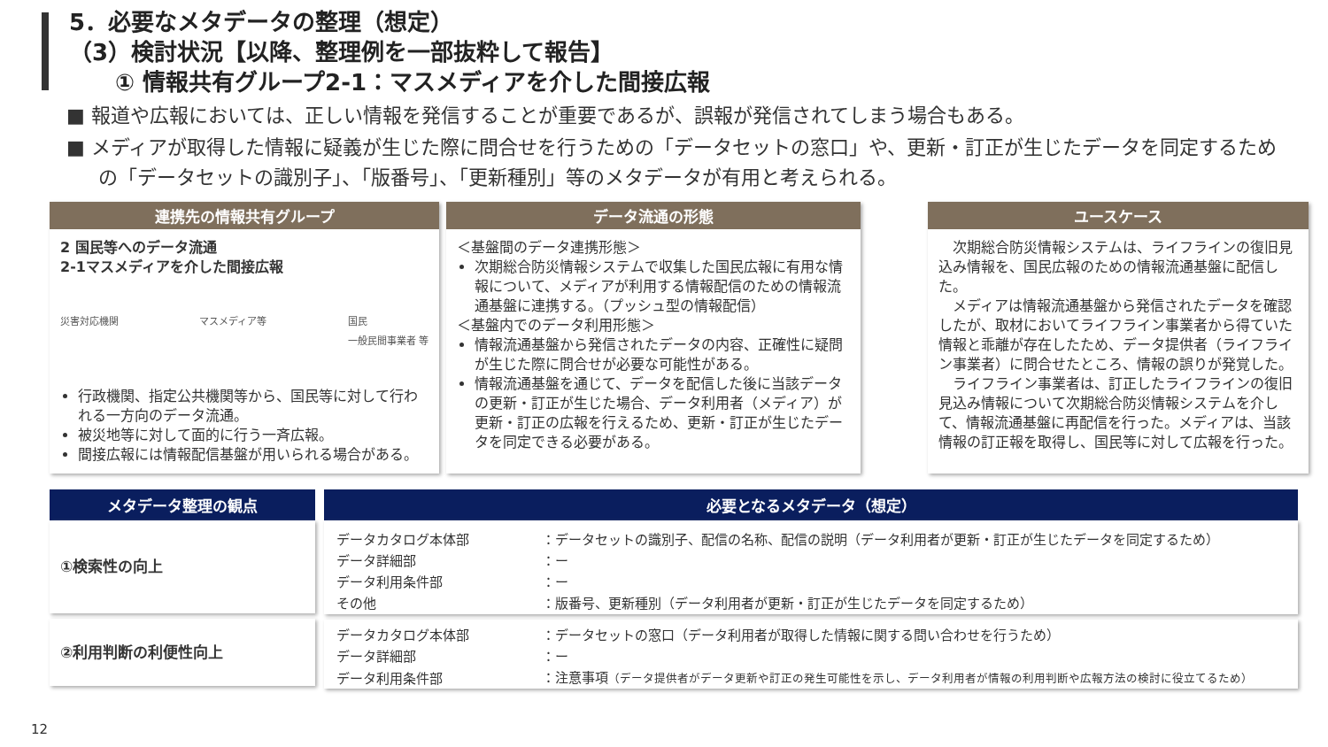5．必要なメタデータの整理（想定）
（3）検討状況【以降、整理例を一部抜粋して報告】
  ① 情報共有グループ2-1：マスメディアを介した間接広報
■ 報道や広報においては、正しい情報を発信することが重要であるが、誤報が発信されてしまう場合もある。
■ メディアが取得した情報に疑義が生じた際に問合せを行うための「データセットの窓口」や、更新・訂正が生じたデータを同定するための「データセットの識別子」、「版番号」、「更新種別」等のメタデータが有用と考えられる。
連携先の情報共有グループ
2 国民等へのデータ流通
2-1マスメディアを介した間接広報
災害対応機関 マスメディア等 国民
一般民間事業者 等
行政機関、指定公共機関等から、国民等に対して行われる一方向のデータ流通。
被災地等に対して面的に行う一斉広報。
間接広報には情報配信基盤が用いられる場合がある。
データ流通の形態
＜基盤間のデータ連携形態＞
次期総合防災情報システムで収集した国民広報に有用な情報について、メディアが利用する情報配信のための情報流通基盤に連携する。（プッシュ型の情報配信）
＜基盤内でのデータ利用形態＞
情報流通基盤から発信されたデータの内容、正確性に疑問が生じた際に問合せが必要な可能性がある。
情報流通基盤を通じて、データを配信した後に当該データの更新・訂正が生じた場合、データ利用者（メディア）が更新・訂正の広報を行えるため、更新・訂正が生じたデータを同定できる必要がある。
ユースケース
 次期総合防災情報システムは、ライフラインの復旧見込み情報を、国民広報のための情報流通基盤に配信した。
 メディアは情報流通基盤から発信されたデータを確認したが、取材においてライフライン事業者から得ていた情報と乖離が存在したため、データ提供者（ライフライン事業者）に問合せたところ、情報の誤りが発覚した。
 ライフライン事業者は、訂正したライフラインの復旧見込み情報について次期総合防災情報システムを介して、情報流通基盤に再配信を行った。メディアは、当該情報の訂正報を取得し、国民等に対して広報を行った。
メタデータ整理の観点
①検索性の向上
②利用判断の利便性向上
必要となるメタデータ（想定）
| データカタログ本体部 | ：データセットの識別子、配信の名称、配信の説明（データ利用者が更新・訂正が生じたデータを同定するため） |
| データ詳細部 | ：ー |
| データ利用条件部 | ：ー |
| その他 | ：版番号、更新種別（データ利用者が更新・訂正が生じたデータを同定するため） |
| データカタログ本体部 | ：データセットの窓口（データ利用者が取得した情報に関する問い合わせを行うため） |
| データ詳細部 | ：ー |
| データ利用条件部 | ：注意事項 （データ提供者がデータ更新や訂正の発生可能性を示し、データ利用者が情報の利用判断や広報方法の検討に役立てるため） |
12